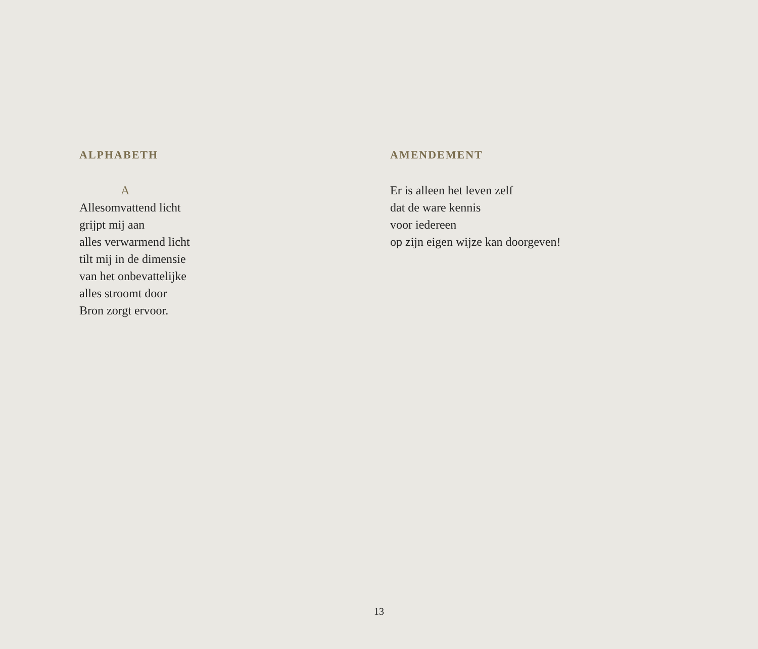ALPHABETH
A
Allesomvattend licht
grijpt mij aan
alles verwarmend licht
tilt mij in de dimensie
van het onbevattelijke
alles stroomt door
Bron zorgt ervoor.
AMENDEMENT
Er is alleen het leven zelf
dat de ware kennis
voor iedereen
op zijn eigen wijze kan doorgeven!
13